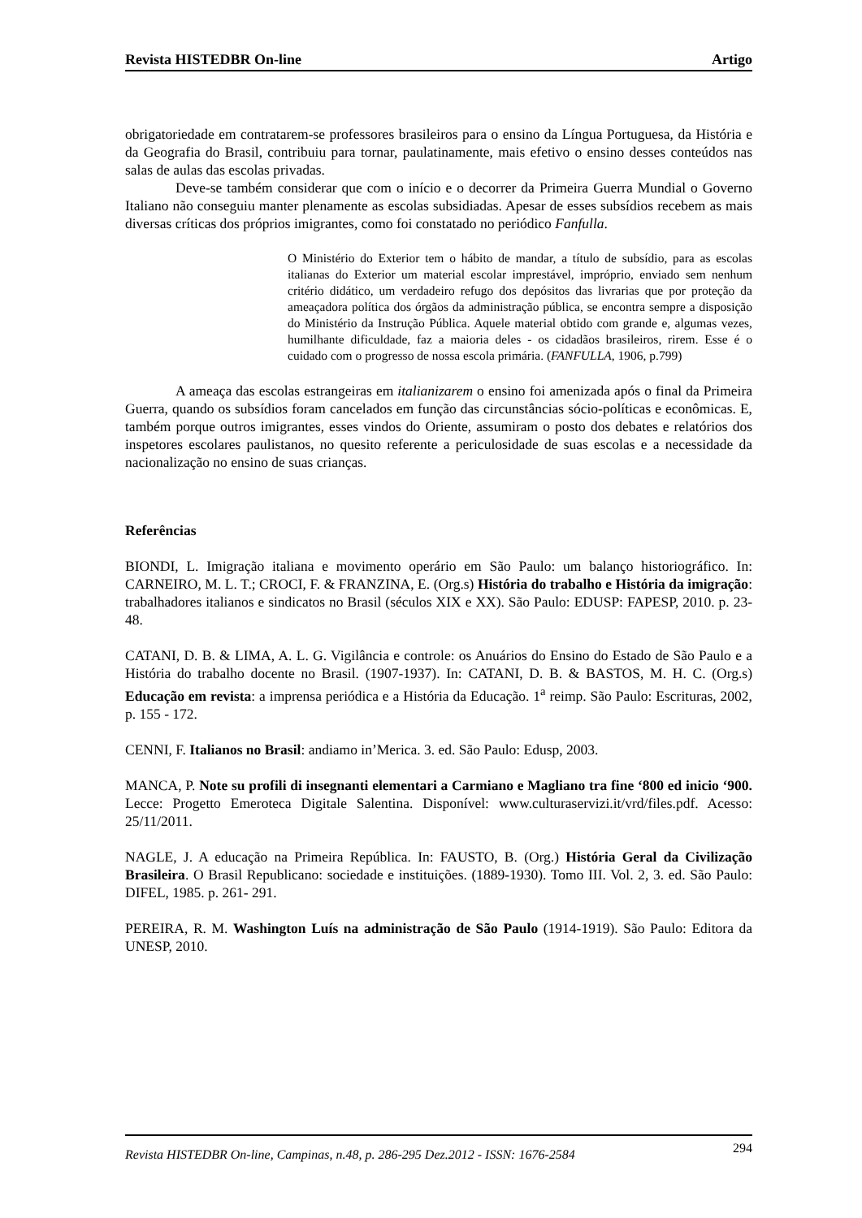Revista HISTEDBR On-line Artigo
obrigatoriedade em contratarem-se professores brasileiros para o ensino da Língua Portuguesa, da História e da Geografia do Brasil, contribuiu para tornar, paulatinamente, mais efetivo o ensino desses conteúdos nas salas de aulas das escolas privadas.
Deve-se também considerar que com o início e o decorrer da Primeira Guerra Mundial o Governo Italiano não conseguiu manter plenamente as escolas subsidiadas. Apesar de esses subsídios recebem as mais diversas críticas dos próprios imigrantes, como foi constatado no periódico Fanfulla.
O Ministério do Exterior tem o hábito de mandar, a título de subsídio, para as escolas italianas do Exterior um material escolar imprestável, impróprio, enviado sem nenhum critério didático, um verdadeiro refugo dos depósitos das livrarias que por proteção da ameaçadora política dos órgãos da administração pública, se encontra sempre a disposição do Ministério da Instrução Pública. Aquele material obtido com grande e, algumas vezes, humilhante dificuldade, faz a maioria deles - os cidadãos brasileiros, rirem. Esse é o cuidado com o progresso de nossa escola primária. (FANFULLA, 1906, p.799)
A ameaça das escolas estrangeiras em italianizarem o ensino foi amenizada após o final da Primeira Guerra, quando os subsídios foram cancelados em função das circunstâncias sócio-políticas e econômicas. E, também porque outros imigrantes, esses vindos do Oriente, assumiram o posto dos debates e relatórios dos inspetores escolares paulistanos, no quesito referente a periculosidade de suas escolas e a necessidade da nacionalização no ensino de suas crianças.
Referências
BIONDI, L. Imigração italiana e movimento operário em São Paulo: um balanço historiográfico. In: CARNEIRO, M. L. T.; CROCI, F. & FRANZINA, E. (Org.s) História do trabalho e História da imigração: trabalhadores italianos e sindicatos no Brasil (séculos XIX e XX). São Paulo: EDUSP: FAPESP, 2010. p. 23-48.
CATANI, D. B. & LIMA, A. L. G. Vigilância e controle: os Anuários do Ensino do Estado de São Paulo e a História do trabalho docente no Brasil. (1907-1937). In: CATANI, D. B. & BASTOS, M. H. C. (Org.s) Educação em revista: a imprensa periódica e a História da Educação. 1<sup>a</sup> reimp. São Paulo: Escrituras, 2002, p. 155 - 172.
CENNI, F. Italianos no Brasil: andiamo in’Merica. 3. ed. São Paulo: Edusp, 2003.
MANCA, P. Note su profili di insegnanti elementari a Carmiano e Magliano tra fine ‘800 ed inicio ‘900. Lecce: Progetto Emeroteca Digitale Salentina. Disponível: www.culturaservizi.it/vrd/files.pdf. Acesso: 25/11/2011.
NAGLE, J. A educação na Primeira República. In: FAUSTO, B. (Org.) História Geral da Civilização Brasileira. O Brasil Republicano: sociedade e instituições. (1889-1930). Tomo III. Vol. 2, 3. ed. São Paulo: DIFEL, 1985. p. 261- 291.
PEREIRA, R. M. Washington Luís na administração de São Paulo (1914-1919). São Paulo: Editora da UNESP, 2010.
Revista HISTEDBR On-line, Campinas, n.48, p. 286-295 Dez.2012 - ISSN: 1676-2584 294